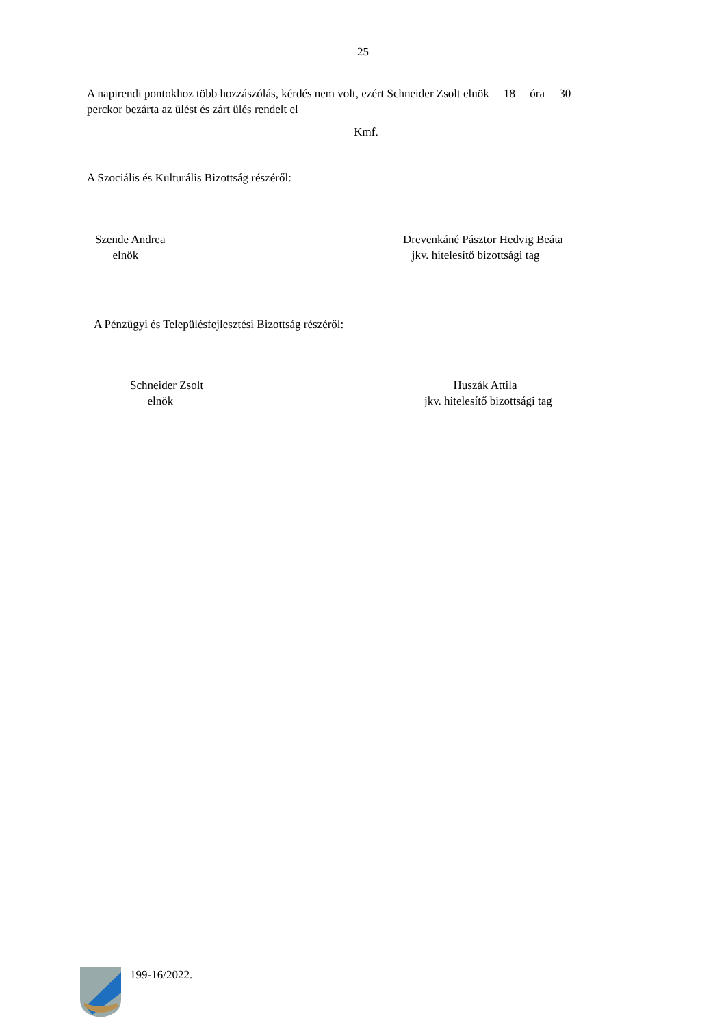25
A napirendi pontokhoz több hozzászólás, kérdés nem volt, ezért Schneider Zsolt elnök 18 óra 30
perckor bezárta az ülést és zárt ülés rendelt el
Kmf.
A Szociális és Kulturális Bizottság részéről:
Szende Andrea
elnök
Drevenkáné Pásztor Hedvig Beáta
jkv. hitelesítő bizottsági tag
A Pénzügyi és Településfejlesztési Bizottság részéről:
Schneider Zsolt
elnök
Huszák Attila
jkv. hitelesítő bizottsági tag
199-16/2022.